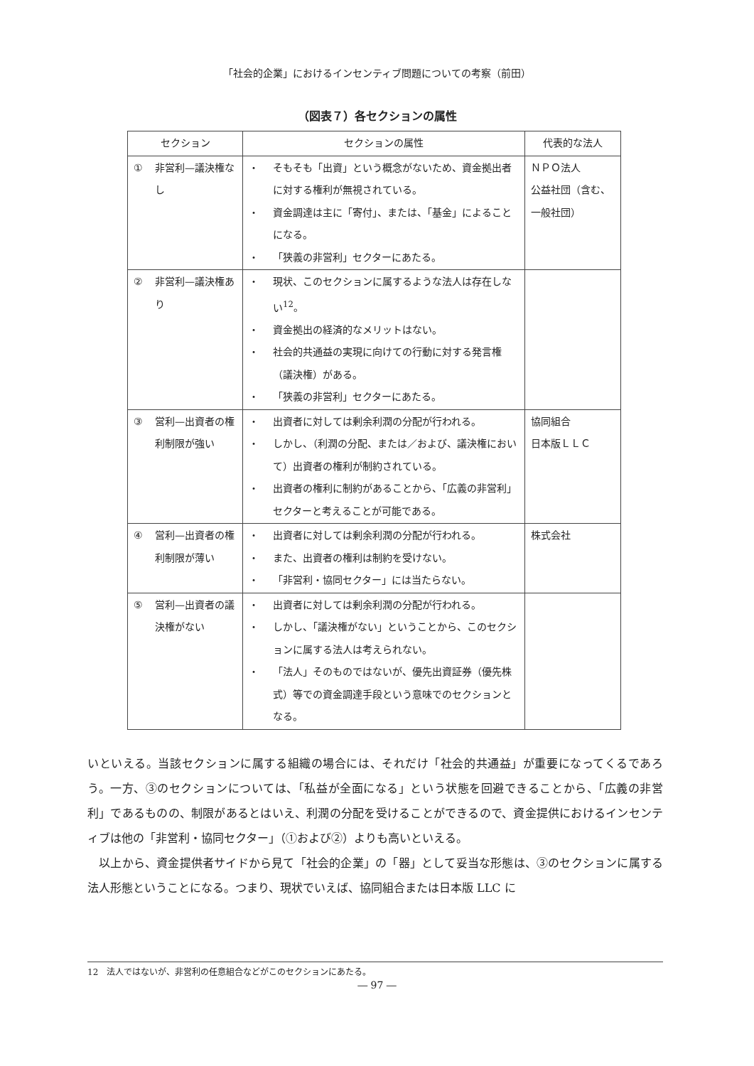「社会的企業」におけるインセンティブ問題についての考察（前田）
（図表７）各セクションの属性
| セクション | セクションの属性 | 代表的な法人 |
| --- | --- | --- |
| ① 非営利—議決権なし | ・ そもそも「出資」という概念がないため、資金拠出者に対する権利が無視されている。 ・ 資金調達は主に「寄付」、または、「基金」によることになる。 ・ 「狭義の非営利」セクターにあたる。 | ＮＰＯ法人 公益社団（含む、一般社団） |
| ② 非営利—議決権あり | ・ 現状、このセクションに属するような法人は存在しない<sup>12</sup>。 ・ 資金拠出の経済的なメリットはない。 ・ 社会的共通益の実現に向けての行動に対する発言権（議決権）がある。 ・ 「狭義の非営利」セクターにあたる。 | |
| ③ 営利—出資者の権利制限が強い | ・ 出資者に対しては剰余利潤の分配が行われる。 ・ しかし、（利潤の分配、または／および、議決権において）出資者の権利が制約されている。 ・ 出資者の権利に制約があることから、「広義の非営利」セクターと考えることが可能である。 | 協同組合 日本版ＬＬＣ |
| ④ 営利—出資者の権利制限が薄い | ・ 出資者に対しては剰余利潤の分配が行われる。 ・ また、出資者の権利は制約を受けない。 ・ 「非営利・協同セクター」には当たらない。 | 株式会社 |
| ⑤ 営利—出資者の議決権がない | ・ 出資者に対しては剰余利潤の分配が行われる。 ・ しかし、「議決権がない」ということから、このセクションに属する法人は考えられない。 ・ 「法人」そのものではないが、優先出資証券（優先株式）等での資金調達手段という意味でのセクションとなる。 | |
いといえる。当該セクションに属する組織の場合には、それだけ「社会的共通益」が重要になってくるであろう。一方、③のセクションについては、「私益が全面になる」という状態を回避できることから、「広義の非営利」であるものの、制限があるとはいえ、利潤の分配を受けることができるので、資金提供におけるインセンティブは他の「非営利・協同セクター」（①および②）よりも高いといえる。
　以上から、資金提供者サイドから見て「社会的企業」の「器」として妥当な形態は、③のセクションに属する法人形態ということになる。つまり、現状でいえば、協同組合または日本版 LLC に
12　法人ではないが、非営利の任意組合などがこのセクションにあたる。
― 97 ―